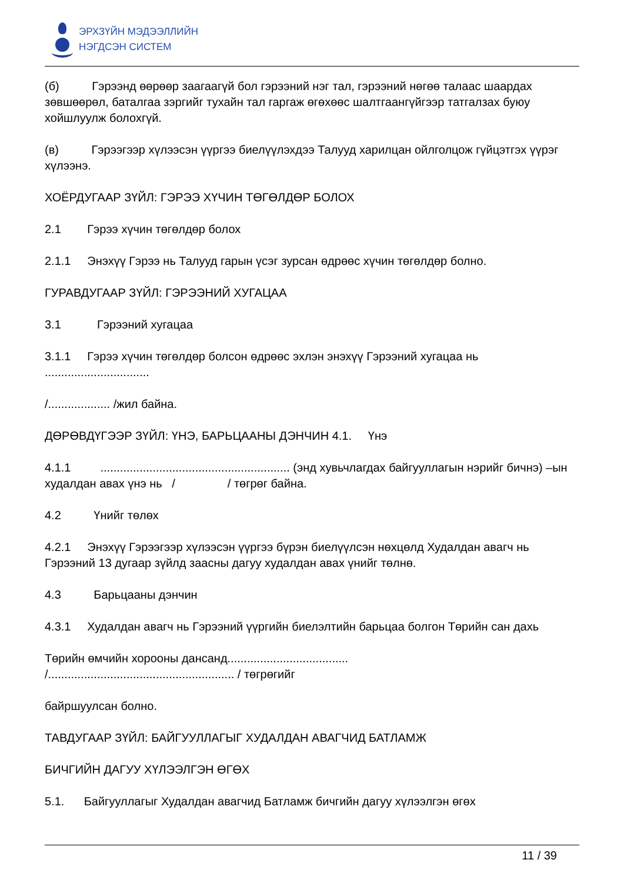ЭРХЗҮЙН МЭДЭЭЛЛИЙН
НЭГДСЭН СИСТЕМ
(б) Гэрээнд өөрөөр заагаагүй бол гэрээний нэг тал, гэрээний нөгөө талаас шаардах зөвшөөрөл, баталгаа зэргийг тухайн тал гаргаж өгөхөөс шалтгаангүйгээр татгалзах буюу хойшлуулж болохгүй.
(в) Гэрээгээр хүлээсэн үүргээ биелүүлэхдээ Талууд харилцан ойлголцож гүйцэтгэх үүрэг хүлээнэ.
ХОЁРДУГААР ЗҮЙЛ: ГЭРЭЭ ХҮЧИН ТӨГӨЛДӨР БОЛОХ
2.1 Гэрээ хүчин төгөлдөр болох
2.1.1 Энэхүү Гэрээ нь Талууд гарын үсэг зурсан өдрөөс хүчин төгөлдөр болно.
ГУРАВДУГААР ЗҮЙЛ: ГЭРЭЭНИЙ ХУГАЦАА
3.1 Гэрээний хугацаа
3.1.1 Гэрээ хүчин төгөлдөр болсон өдрөөс эхлэн энэхүү Гэрээний хугацаа нь ................................
/................... /жил байна.
ДӨРӨВДҮГЭЭР ЗҮЙЛ: ҮНЭ, БАРЬЦААНЫ ДЭНЧИН 4.1. Үнэ
4.1.1 .......................................................... (энд хувьчлагдах байгууллагын нэрийг бичнэ) –ын худалдан авах үнэ нь / / төгрөг байна.
4.2 Үнийг төлөх
4.2.1 Энэхүү Гэрээгээр хүлээсэн үүргээ бүрэн биелүүлсэн нөхцөлд Худалдан авагч нь Гэрээний 13 дугаар зүйлд заасны дагуу худалдан авах үнийг төлнө.
4.3 Барьцааны дэнчин
4.3.1 Худалдан авагч нь Гэрээний үүргийн биелэлтийн барьцаа болгон Төрийн сан дахь
Төрийн өмчийн хорооны дансанд.....................................
/......................................................... / төгрөгийг
байршуулсан болно.
ТАВДУГААР ЗҮЙЛ: БАЙГУУЛЛАГЫГ ХУДАЛДАН АВАГЧИД БАТЛАМЖ
БИЧГИЙН ДАГУУ ХҮЛЭЭЛГЭН ӨГӨХ
5.1. Байгууллагыг Худалдан авагчид Батламж бичгийн дагуу хүлээлгэн өгөх
11 / 39